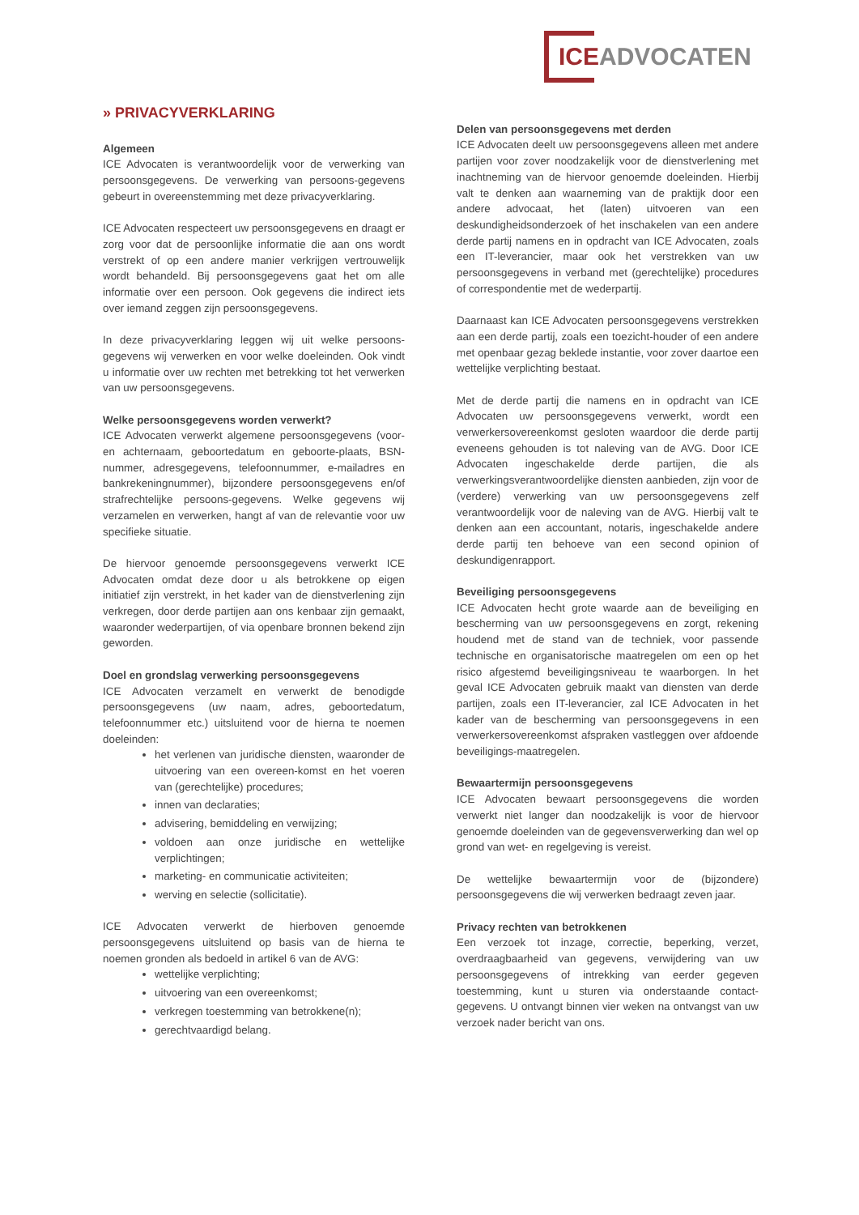ICEADVOCATEN
» PRIVACYVERKLARING
Algemeen
ICE Advocaten is verantwoordelijk voor de verwerking van persoonsgegevens. De verwerking van persoons-gegevens gebeurt in overeenstemming met deze privacyverklaring.
ICE Advocaten respecteert uw persoonsgegevens en draagt er zorg voor dat de persoonlijke informatie die aan ons wordt verstrekt of op een andere manier verkrijgen vertrouwelijk wordt behandeld. Bij persoonsgegevens gaat het om alle informatie over een persoon. Ook gegevens die indirect iets over iemand zeggen zijn persoonsgegevens.
In deze privacyverklaring leggen wij uit welke persoons-gegevens wij verwerken en voor welke doeleinden. Ook vindt u informatie over uw rechten met betrekking tot het verwerken van uw persoonsgegevens.
Welke persoonsgegevens worden verwerkt?
ICE Advocaten verwerkt algemene persoonsgegevens (voor- en achternaam, geboortedatum en geboorte-plaats, BSN-nummer, adresgegevens, telefoonnummer, e-mailadres en bankrekeningnummer), bijzondere persoonsgegevens en/of strafrechtelijke persoons-gegevens. Welke gegevens wij verzamelen en verwerken, hangt af van de relevantie voor uw specifieke situatie.
De hiervoor genoemde persoonsgegevens verwerkt ICE Advocaten omdat deze door u als betrokkene op eigen initiatief zijn verstrekt, in het kader van de dienstverlening zijn verkregen, door derde partijen aan ons kenbaar zijn gemaakt, waaronder wederpartijen, of via openbare bronnen bekend zijn geworden.
Doel en grondslag verwerking persoonsgegevens
ICE Advocaten verzamelt en verwerkt de benodigde persoonsgegevens (uw naam, adres, geboortedatum, telefoonnummer etc.) uitsluitend voor de hierna te noemen doeleinden:
het verlenen van juridische diensten, waaronder de uitvoering van een overeen-komst en het voeren van (gerechtelijke) procedures;
innen van declaraties;
advisering, bemiddeling en verwijzing;
voldoen aan onze juridische en wettelijke verplichtingen;
marketing- en communicatie activiteiten;
werving en selectie (sollicitatie).
ICE Advocaten verwerkt de hierboven genoemde persoonsgegevens uitsluitend op basis van de hierna te noemen gronden als bedoeld in artikel 6 van de AVG:
wettelijke verplichting;
uitvoering van een overeenkomst;
verkregen toestemming van betrokkene(n);
gerechtvaardigd belang.
Delen van persoonsgegevens met derden
ICE Advocaten deelt uw persoonsgegevens alleen met andere partijen voor zover noodzakelijk voor de dienstverlening met inachtneming van de hiervoor genoemde doeleinden. Hierbij valt te denken aan waarneming van de praktijk door een andere advocaat, het (laten) uitvoeren van een deskundigheidsonderzoek of het inschakelen van een andere derde partij namens en in opdracht van ICE Advocaten, zoals een IT-leverancier, maar ook het verstrekken van uw persoonsgegevens in verband met (gerechtelijke) procedures of correspondentie met de wederpartij.
Daarnaast kan ICE Advocaten persoonsgegevens verstrekken aan een derde partij, zoals een toezicht-houder of een andere met openbaar gezag beklede instantie, voor zover daartoe een wettelijke verplichting bestaat.
Met de derde partij die namens en in opdracht van ICE Advocaten uw persoonsgegevens verwerkt, wordt een verwerkersovereenkomst gesloten waardoor die derde partij eveneens gehouden is tot naleving van de AVG. Door ICE Advocaten ingeschakelde derde partijen, die als verwerkingsverantwoordelijke diensten aanbieden, zijn voor de (verdere) verwerking van uw persoonsgegevens zelf verantwoordelijk voor de naleving van de AVG. Hierbij valt te denken aan een accountant, notaris, ingeschakelde andere derde partij ten behoeve van een second opinion of deskundigenrapport.
Beveiliging persoonsgegevens
ICE Advocaten hecht grote waarde aan de beveiliging en bescherming van uw persoonsgegevens en zorgt, rekening houdend met de stand van de techniek, voor passende technische en organisatorische maatregelen om een op het risico afgestemd beveiligingsniveau te waarborgen. In het geval ICE Advocaten gebruik maakt van diensten van derde partijen, zoals een IT-leverancier, zal ICE Advocaten in het kader van de bescherming van persoonsgegevens in een verwerkersovereenkomst afspraken vastleggen over afdoende beveiligings-maatregelen.
Bewaartermijn persoonsgegevens
ICE Advocaten bewaart persoonsgegevens die worden verwerkt niet langer dan noodzakelijk is voor de hiervoor genoemde doeleinden van de gegevensverwerking dan wel op grond van wet- en regelgeving is vereist.
De wettelijke bewaartermijn voor de (bijzondere) persoonsgegevens die wij verwerken bedraagt zeven jaar.
Privacy rechten van betrokkenen
Een verzoek tot inzage, correctie, beperking, verzet, overdraagbaarheid van gegevens, verwijdering van uw persoonsgegevens of intrekking van eerder gegeven toestemming, kunt u sturen via onderstaande contact-gegevens. U ontvangt binnen vier weken na ontvangst van uw verzoek nader bericht van ons.